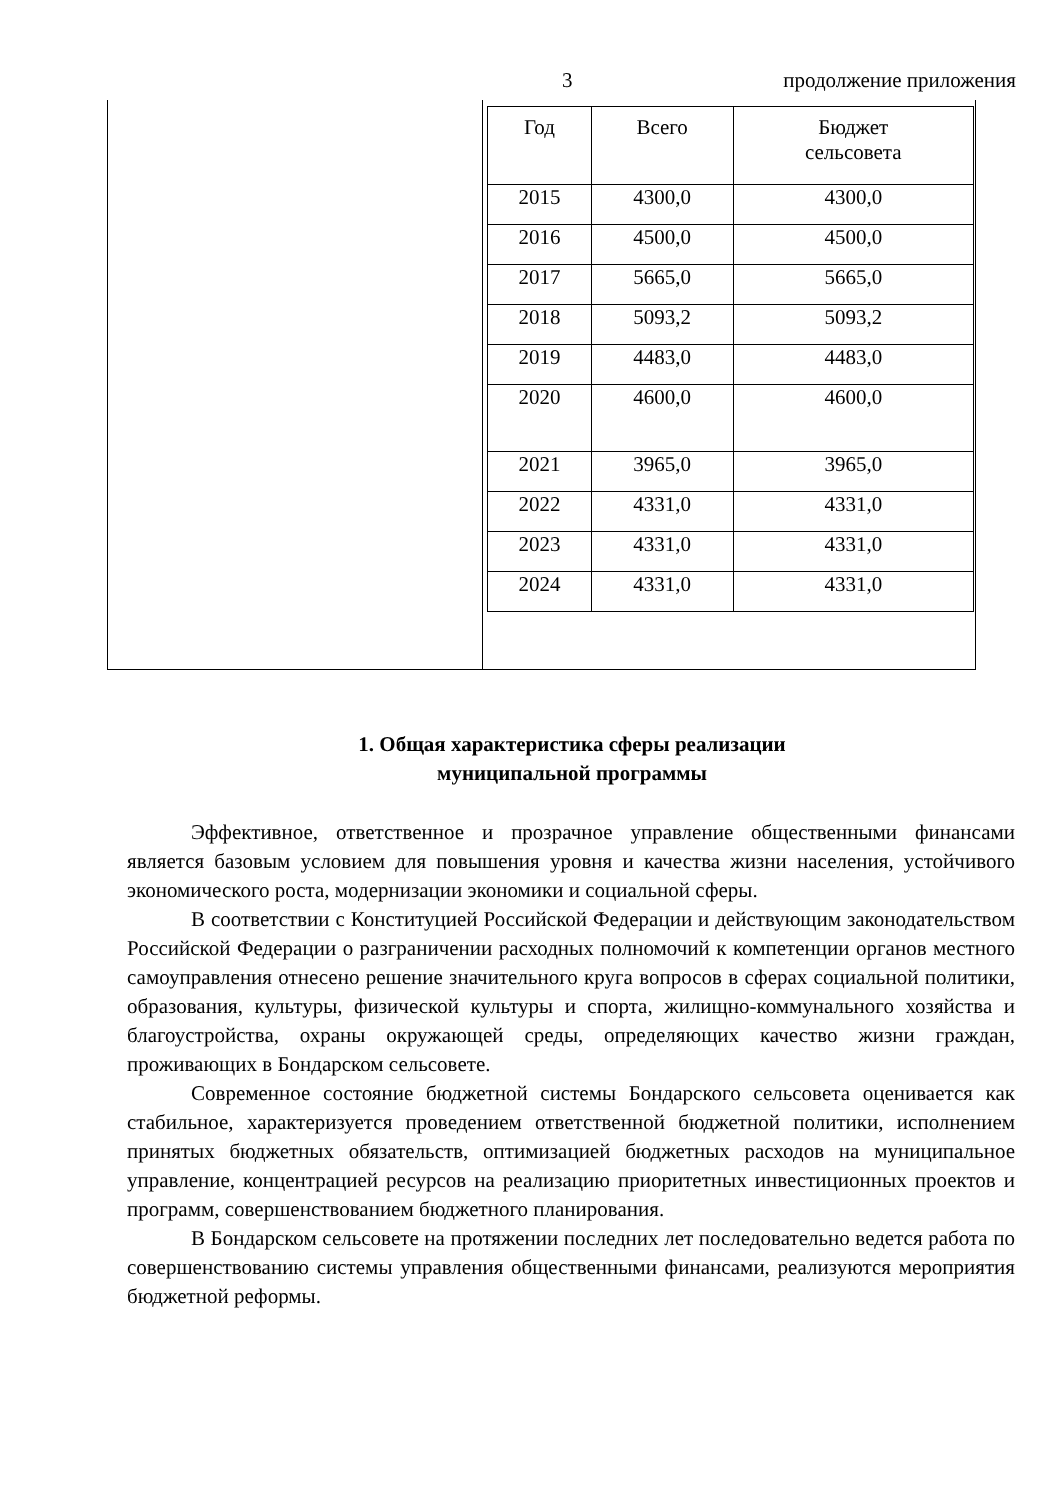3 продолжение приложения
| | / Год / Всего / Бюджет сельсовета / / --- / --- / --- / / 2015 / 4300,0 / 4300,0 / / 2016 / 4500,0 / 4500,0 / / 2017 / 5665,0 / 5665,0 / / 2018 / 5093,2 / 5093,2 / / 2019 / 4483,0 / 4483,0 / / 2020 / 4600,0 / 4600,0 / / 2021 / 3965,0 / 3965,0 / / 2022 / 4331,0 / 4331,0 / / 2023 / 4331,0 / 4331,0 / / 2024 / 4331,0 / 4331,0 / |
1. Общая характеристика сферы реализации
муниципальной программы
Эффективное, ответственное и прозрачное управление общественными финансами является базовым условием для повышения уровня и качества жизни населения, устойчивого экономического роста, модернизации экономики и социальной сферы.
В соответствии с Конституцией Российской Федерации и действующим законодательством Российской Федерации о разграничении расходных полномочий к компетенции органов местного самоуправления отнесено решение значительного круга вопросов в сферах социальной политики, образования, культуры, физической культуры и спорта, жилищно-коммунального хозяйства и благоустройства, охраны окружающей среды, определяющих качество жизни граждан, проживающих в Бондарском сельсовете.
Современное состояние бюджетной системы Бондарского сельсовета оценивается как стабильное, характеризуется проведением ответственной бюджетной политики, исполнением принятых бюджетных обязательств, оптимизацией бюджетных расходов на муниципальное управление, концентрацией ресурсов на реализацию приоритетных инвестиционных проектов и программ, совершенствованием бюджетного планирования.
В Бондарском сельсовете на протяжении последних лет последовательно ведется работа по совершенствованию системы управления общественными финансами, реализуются мероприятия бюджетной реформы.